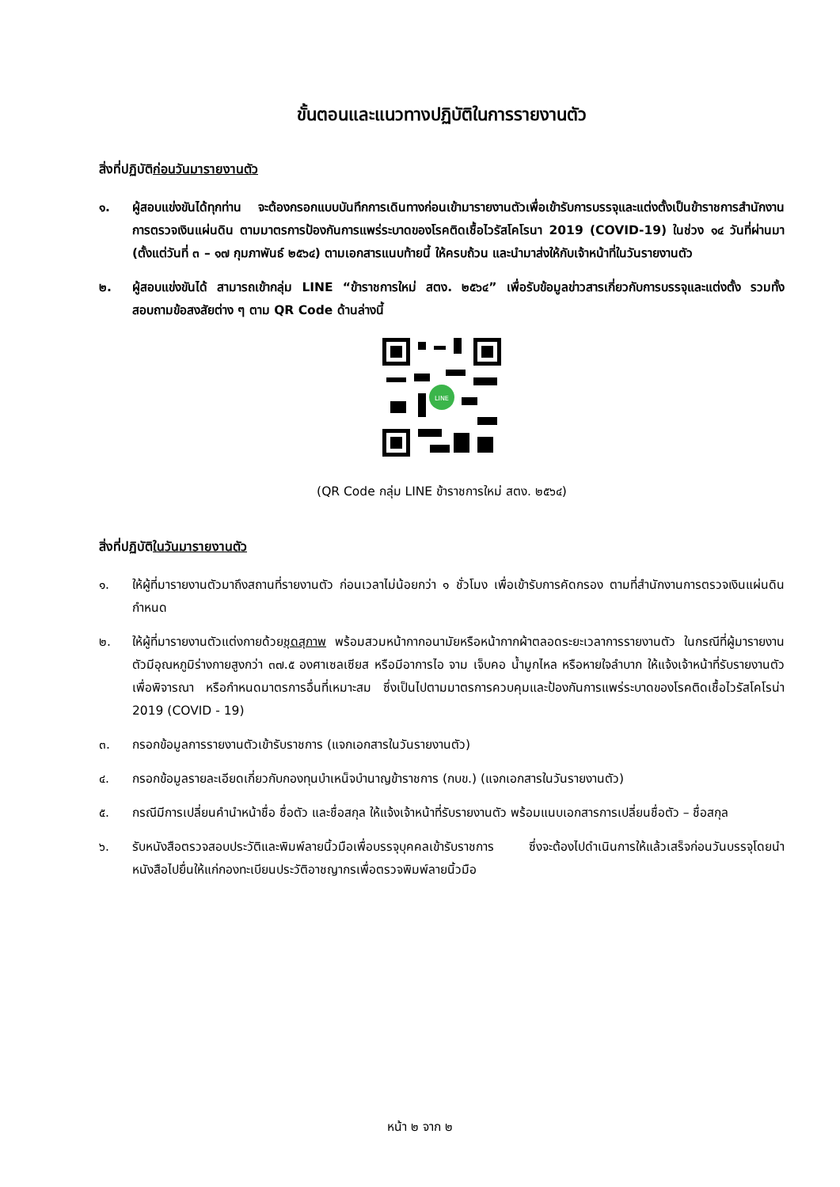ขั้นตอนและแนวทางปฏิบัติในการรายงานตัว
สิ่งที่ปฏิบัติก่อนวันมารายงานตัว
๑. ผู้สอบแข่งขันได้ทุกท่าน จะต้องกรอกแบบบันทึกการเดินทางก่อนเข้ามารายงานตัวเพื่อเข้ารับการบรรจุและแต่งตั้งเป็นข้าราชการสำนักงานการตรวจเงินแผ่นดิน ตามมาตรการป้องกันการแพร่ระบาดของโรคติดเชื้อไวรัสโคโรนา 2019 (COVID-19) ในช่วง ๑๔ วันที่ผ่านมา (ตั้งแต่วันที่ ๓ – ๑๗ กุมภาพันธ์ ๒๕๖๔) ตามเอกสารแนบท้ายนี้ ให้ครบถ้วน และนำมาส่งให้กับเจ้าหน้าที่ในวันรายงานตัว
๒. ผู้สอบแข่งขันได้ สามารถเข้ากลุ่ม LINE “ข้าราชการใหม่ สตง. ๒๕๖๔” เพื่อรับข้อมูลข่าวสารเกี่ยวกับการบรรจุและแต่งตั้ง รวมทั้งสอบถามข้อสงสัยต่าง ๆ ตาม QR Code ด้านล่างนี้
LINE
(QR Code กลุ่ม LINE ข้าราชการใหม่ สตง. ๒๕๖๔)
สิ่งที่ปฏิบัติในวันมารายงานตัว
๑. ให้ผู้ที่มารายงานตัวมาถึงสถานที่รายงานตัว ก่อนเวลาไม่น้อยกว่า ๑ ชั่วโมง เพื่อเข้ารับการคัดกรอง ตามที่สำนักงานการตรวจเงินแผ่นดินกำหนด
๒. ให้ผู้ที่มารายงานตัวแต่งกายด้วยชุดสุภาพ พร้อมสวมหน้ากากอนามัยหรือหน้ากากผ้าตลอดระยะเวลาการรายงานตัว ในกรณีที่ผู้มารายงานตัวมีอุณหภูมิร่างกายสูงกว่า ๓๗.๕ องศาเซลเซียส หรือมีอาการไอ จาม เจ็บคอ น้ำมูกไหล หรือหายใจลำบาก ให้แจ้งเจ้าหน้าที่รับรายงานตัวเพื่อพิจารณา หรือกำหนดมาตรการอื่นที่เหมาะสม ซึ่งเป็นไปตามมาตรการควบคุมและป้องกันการแพร่ระบาดของโรคติดเชื้อไวรัสโคโรน่า 2019 (COVID - 19)
๓. กรอกข้อมูลการรายงานตัวเข้ารับราชการ (แจกเอกสารในวันรายงานตัว)
๔. กรอกข้อมูลรายละเอียดเกี่ยวกับกองทุนบำเหน็จบำนาญข้าราชการ (กบข.) (แจกเอกสารในวันรายงานตัว)
๕. กรณีมีการเปลี่ยนคำนำหน้าชื่อ ชื่อตัว และชื่อสกุล ให้แจ้งเจ้าหน้าที่รับรายงานตัว พร้อมแนบเอกสารการเปลี่ยนชื่อตัว – ชื่อสกุล
๖. รับหนังสือตรวจสอบประวัติและพิมพ์ลายนิ้วมือเพื่อบรรจุบุคคลเข้ารับราชการ ซึ่งจะต้องไปดำเนินการให้แล้วเสร็จก่อนวันบรรจุโดยนำหนังสือไปยื่นให้แก่กองทะเบียนประวัติอาชญากรเพื่อตรวจพิมพ์ลายนิ้วมือ
หน้า ๒ จาก ๒